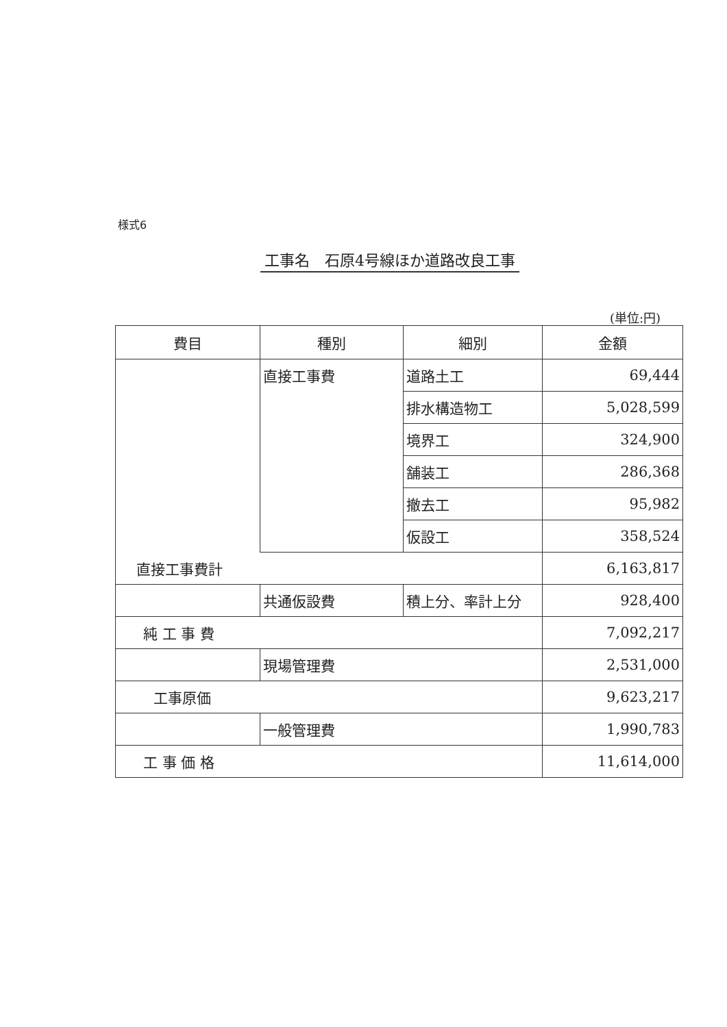様式6
工事名　石原4号線ほか道路改良工事
(単位:円)
| 費目 | 種別 | 細別 | 金額 |
| --- | --- | --- | --- |
| | 直接工事費 | 道路土工 | 69,444 |
| | | 排水構造物工 | 5,028,599 |
| | | 境界工 | 324,900 |
| | | 舗装工 | 286,368 |
| | | 撤去工 | 95,982 |
| | | 仮設工 | 358,524 |
| 直接工事費計 | | | 6,163,817 |
| | 共通仮設費 | 積上分、率計上分 | 928,400 |
| 純 工 事 費 | | | 7,092,217 |
| | 現場管理費 | | 2,531,000 |
| 工事原価 | | | 9,623,217 |
| | 一般管理費 | | 1,990,783 |
| 工 事 価 格 | | | 11,614,000 |